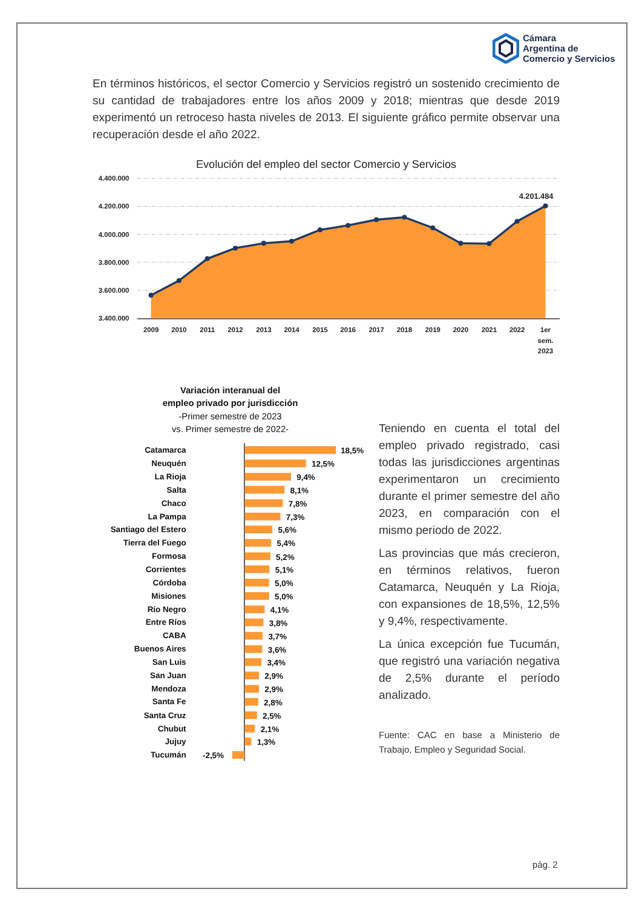Cámara
Argentina de
Comercio y Servicios
En términos históricos, el sector Comercio y Servicios registró un sostenido crecimiento de su cantidad de trabajadores entre los años 2009 y 2018; mientras que desde 2019 experimentó un retroceso hasta niveles de 2013. El siguiente gráfico permite observar una recuperación desde el año 2022.
Evolución del empleo del sector Comercio y Servicios
4.400.000
4.200.000
4.000.000
3.800.000
3.600.000
3.400.000
4.201.484
2009
2010
2011
2012
2013
2014
2015
2016
2017
2018
2019
2020
2021
2022
1er
sem.
2023
Variación interanual del
empleo privado por jurisdicción
-Primer semestre de 2023
vs. Primer semestre de 2022-
Catamarca
Neuquén
La Rioja
Salta
Chaco
La Pampa
Santiago del Estero
Tierra del Fuego
Formosa
Corrientes
Córdoba
Misiones
Río Negro
Entre Ríos
CABA
Buenos Aires
San Luis
San Juan
Mendoza
Santa Fe
Santa Cruz
Chubut
Jujuy
Tucumán
18,5%
12,5%
9,4%
8,1%
7,8%
7,3%
5,6%
5,4%
5,2%
5,1%
5,0%
5,0%
4,1%
3,8%
3,7%
3,6%
3,4%
2,9%
2,9%
2,8%
2,5%
2,1%
1,3%
-2,5%
Teniendo en cuenta el total del empleo privado registrado, casi todas las jurisdicciones argentinas experimentaron un crecimiento durante el primer semestre del año 2023, en comparación con el mismo periodo de 2022.
Las provincias que más crecieron, en términos relativos, fueron Catamarca, Neuquén y La Rioja, con expansiones de 18,5%, 12,5% y 9,4%, respectivamente.
La única excepción fue Tucumán, que registró una variación negativa de 2,5% durante el período analizado.
Fuente: CAC en base a Ministerio de Trabajo, Empleo y Seguridad Social.
pág. 2